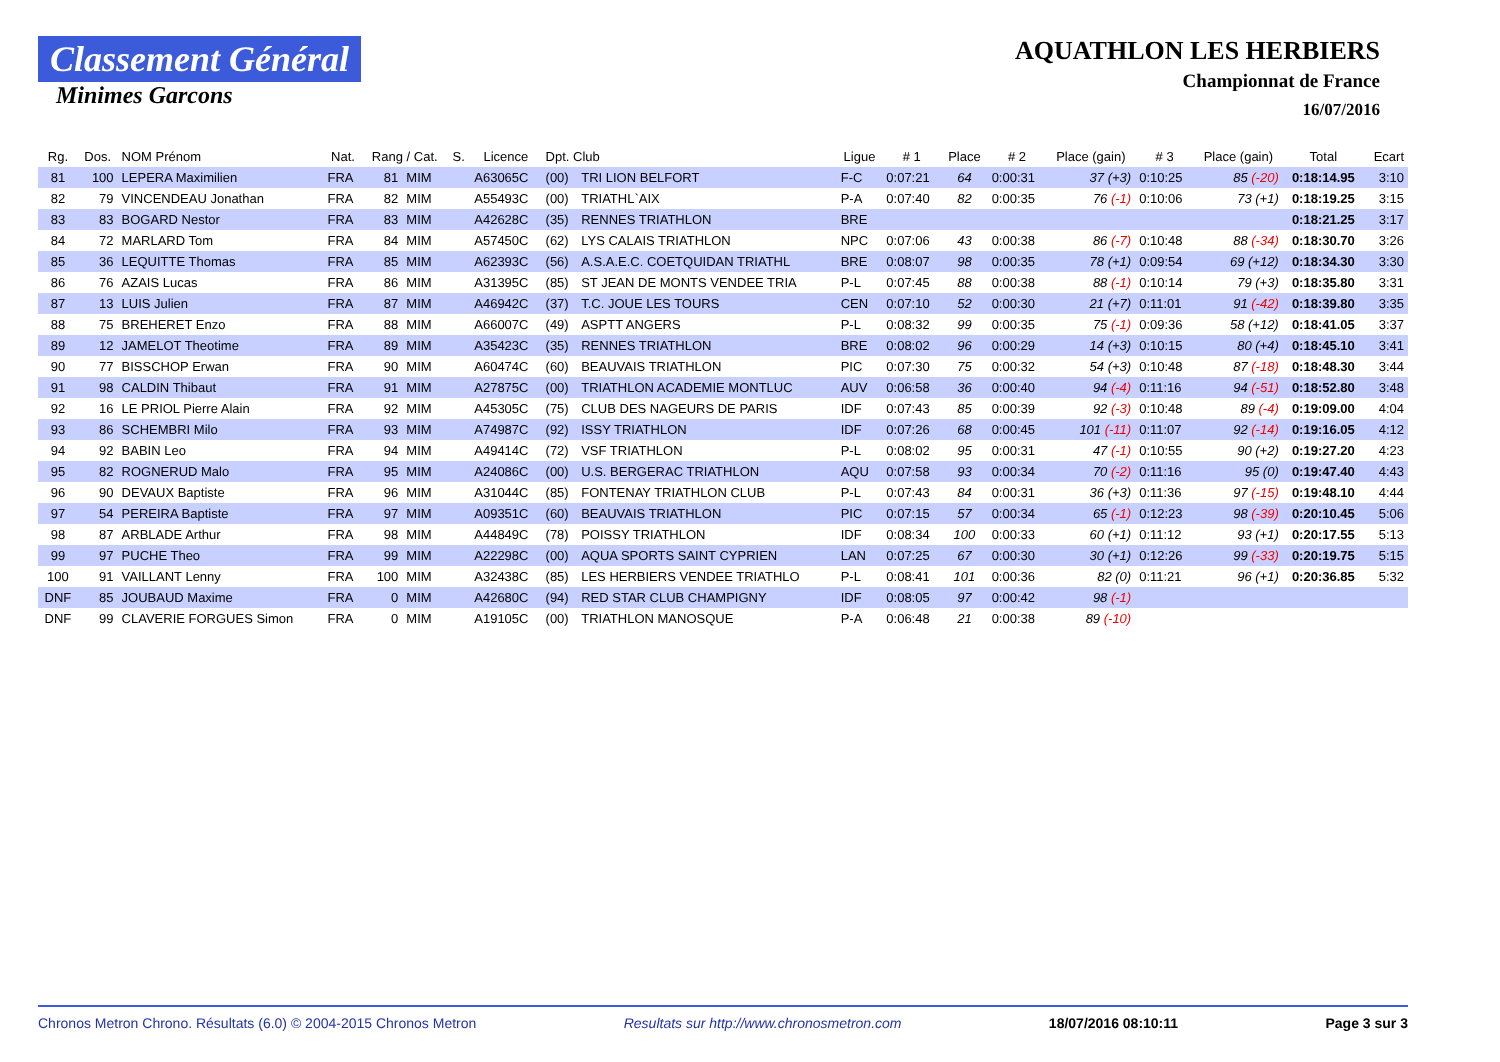Classement Général
Minimes Garcons
AQUATHLON LES HERBIERS
Championnat de France
16/07/2016
| Rg. | Dos. | NOM Prénom | Nat. | Rang / Cat. | | S. | Licence | Dpt. Club | | Ligue | # 1 | Place | # 2 | Place (gain) | # 3 | Place (gain) | Total | Ecart |
| --- | --- | --- | --- | --- | --- | --- | --- | --- | --- | --- | --- | --- | --- | --- | --- | --- | --- | --- |
| 81 | 100 | LEPERA Maximilien | FRA | 81 | MIM | | A63065C | (00) | TRI LION BELFORT | F-C | 0:07:21 | 64 | 0:00:31 | 37 (+3) | 0:10:25 | 85 (-20) | 0:18:14.95 | 3:10 |
| 82 | 79 | VINCENDEAU Jonathan | FRA | 82 | MIM | | A55493C | (00) | TRIATHL`AIX | P-A | 0:07:40 | 82 | 0:00:35 | 76 (-1) | 0:10:06 | 73 (+1) | 0:18:19.25 | 3:15 |
| 83 | 83 | BOGARD Nestor | FRA | 83 | MIM | | A42628C | (35) | RENNES TRIATHLON | BRE | | | | | | | 0:18:21.25 | 3:17 |
| 84 | 72 | MARLARD Tom | FRA | 84 | MIM | | A57450C | (62) | LYS CALAIS TRIATHLON | NPC | 0:07:06 | 43 | 0:00:38 | 86 (-7) | 0:10:48 | 88 (-34) | 0:18:30.70 | 3:26 |
| 85 | 36 | LEQUITTE Thomas | FRA | 85 | MIM | | A62393C | (56) | A.S.A.E.C. COETQUIDAN TRIATHL | BRE | 0:08:07 | 98 | 0:00:35 | 78 (+1) | 0:09:54 | 69 (+12) | 0:18:34.30 | 3:30 |
| 86 | 76 | AZAIS Lucas | FRA | 86 | MIM | | A31395C | (85) | ST JEAN DE MONTS VENDEE TRIA | P-L | 0:07:45 | 88 | 0:00:38 | 88 (-1) | 0:10:14 | 79 (+3) | 0:18:35.80 | 3:31 |
| 87 | 13 | LUIS Julien | FRA | 87 | MIM | | A46942C | (37) | T.C. JOUE LES TOURS | CEN | 0:07:10 | 52 | 0:00:30 | 21 (+7) | 0:11:01 | 91 (-42) | 0:18:39.80 | 3:35 |
| 88 | 75 | BREHERET Enzo | FRA | 88 | MIM | | A66007C | (49) | ASPTT ANGERS | P-L | 0:08:32 | 99 | 0:00:35 | 75 (-1) | 0:09:36 | 58 (+12) | 0:18:41.05 | 3:37 |
| 89 | 12 | JAMELOT Theotime | FRA | 89 | MIM | | A35423C | (35) | RENNES TRIATHLON | BRE | 0:08:02 | 96 | 0:00:29 | 14 (+3) | 0:10:15 | 80 (+4) | 0:18:45.10 | 3:41 |
| 90 | 77 | BISSCHOP Erwan | FRA | 90 | MIM | | A60474C | (60) | BEAUVAIS TRIATHLON | PIC | 0:07:30 | 75 | 0:00:32 | 54 (+3) | 0:10:48 | 87 (-18) | 0:18:48.30 | 3:44 |
| 91 | 98 | CALDIN Thibaut | FRA | 91 | MIM | | A27875C | (00) | TRIATHLON ACADEMIE MONTLUC | AUV | 0:06:58 | 36 | 0:00:40 | 94 (-4) | 0:11:16 | 94 (-51) | 0:18:52.80 | 3:48 |
| 92 | 16 | LE PRIOL Pierre Alain | FRA | 92 | MIM | | A45305C | (75) | CLUB DES NAGEURS DE PARIS | IDF | 0:07:43 | 85 | 0:00:39 | 92 (-3) | 0:10:48 | 89 (-4) | 0:19:09.00 | 4:04 |
| 93 | 86 | SCHEMBRI Milo | FRA | 93 | MIM | | A74987C | (92) | ISSY TRIATHLON | IDF | 0:07:26 | 68 | 0:00:45 | 101 (-11) | 0:11:07 | 92 (-14) | 0:19:16.05 | 4:12 |
| 94 | 92 | BABIN Leo | FRA | 94 | MIM | | A49414C | (72) | VSF TRIATHLON | P-L | 0:08:02 | 95 | 0:00:31 | 47 (-1) | 0:10:55 | 90 (+2) | 0:19:27.20 | 4:23 |
| 95 | 82 | ROGNERUD Malo | FRA | 95 | MIM | | A24086C | (00) | U.S. BERGERAC TRIATHLON | AQU | 0:07:58 | 93 | 0:00:34 | 70 (-2) | 0:11:16 | 95 (0) | 0:19:47.40 | 4:43 |
| 96 | 90 | DEVAUX Baptiste | FRA | 96 | MIM | | A31044C | (85) | FONTENAY TRIATHLON CLUB | P-L | 0:07:43 | 84 | 0:00:31 | 36 (+3) | 0:11:36 | 97 (-15) | 0:19:48.10 | 4:44 |
| 97 | 54 | PEREIRA Baptiste | FRA | 97 | MIM | | A09351C | (60) | BEAUVAIS TRIATHLON | PIC | 0:07:15 | 57 | 0:00:34 | 65 (-1) | 0:12:23 | 98 (-39) | 0:20:10.45 | 5:06 |
| 98 | 87 | ARBLADE Arthur | FRA | 98 | MIM | | A44849C | (78) | POISSY TRIATHLON | IDF | 0:08:34 | 100 | 0:00:33 | 60 (+1) | 0:11:12 | 93 (+1) | 0:20:17.55 | 5:13 |
| 99 | 97 | PUCHE Theo | FRA | 99 | MIM | | A22298C | (00) | AQUA SPORTS SAINT CYPRIEN | LAN | 0:07:25 | 67 | 0:00:30 | 30 (+1) | 0:12:26 | 99 (-33) | 0:20:19.75 | 5:15 |
| 100 | 91 | VAILLANT Lenny | FRA | 100 | MIM | | A32438C | (85) | LES HERBIERS VENDEE TRIATHLO | P-L | 0:08:41 | 101 | 0:00:36 | 82 (0) | 0:11:21 | 96 (+1) | 0:20:36.85 | 5:32 |
| DNF | 85 | JOUBAUD Maxime | FRA | 0 | MIM | | A42680C | (94) | RED STAR CLUB CHAMPIGNY | IDF | 0:08:05 | 97 | 0:00:42 | 98 (-1) | | | | |
| DNF | 99 | CLAVERIE FORGUES Simon | FRA | 0 | MIM | | A19105C | (00) | TRIATHLON MANOSQUE | P-A | 0:06:48 | 21 | 0:00:38 | 89 (-10) | | | | |
Chronos Metron Chrono. Résultats (6.0) © 2004-2015 Chronos Metron Resultats sur http://www.chronosmetron.com 18/07/2016 08:10:11 Page 3 sur 3